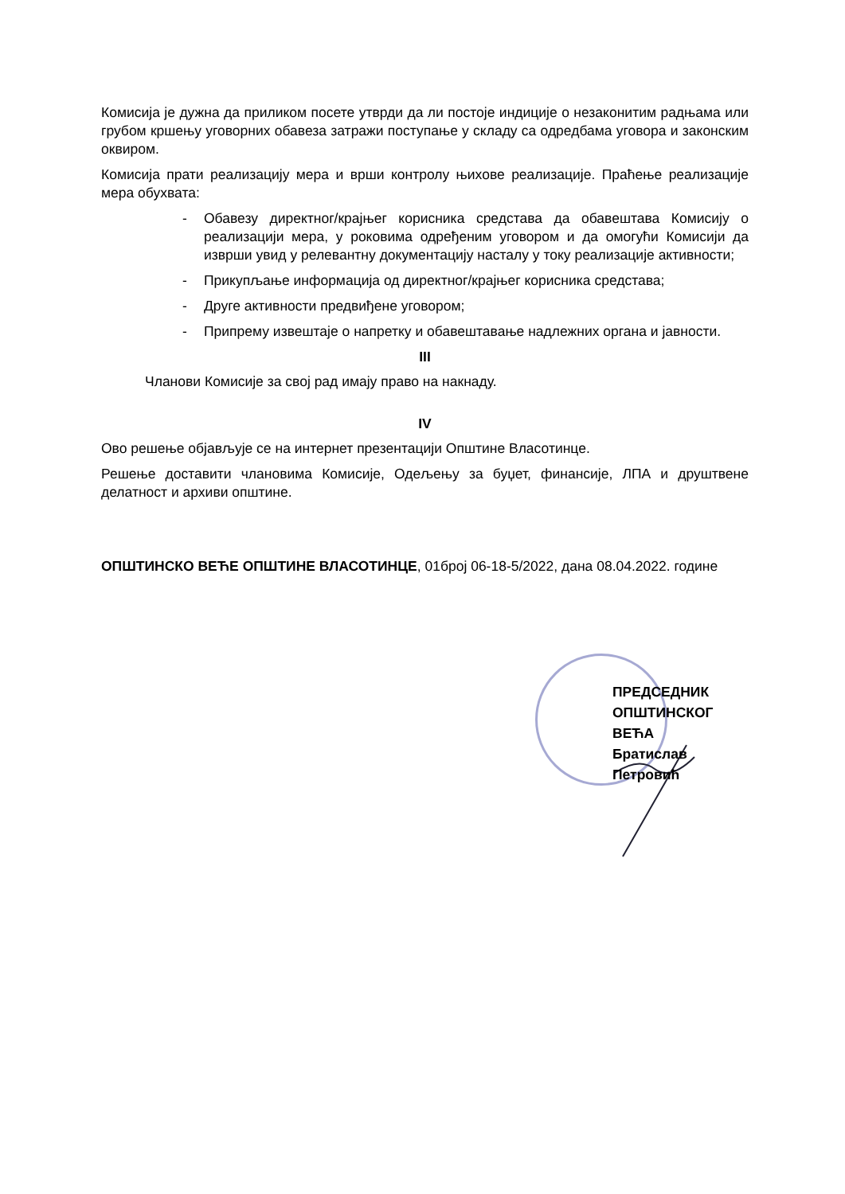Комисија је дужна да приликом посете утврди да ли постоје индиције о незаконитим радњама или грубом кршењу уговорних обавеза затражи поступање у складу са одредбама уговора и законским оквиром.
Комисија прати реализацију мера и врши контролу њихове реализације. Праћење реализације мера обухвата:
- Обавезу директног/крајњег корисника средстава да обавештава Комисију о реализацији мера, у роковима одређеним уговором и да омогући Комисији да изврши увид у релевантну документацију насталу у току реализације активности;
- Прикупљање информација од директног/крајњег корисника средстава;
- Друге активности предвиђене уговором;
- Припрему извештаје о напретку и обавештавање надлежних органа и јавности.
III
Чланови Комисије за свој рад имају право на накнаду.
IV
Ово решење објављује се на интернет презентацији Општине Власотинце.
Решење доставити члановима Комисије, Одељењу за буџет, финансије, ЛПА и друштвене делатност и архиви општине.
ОПШТИНСКО ВЕЋЕ ОПШТИНЕ ВЛАСОТИНЦЕ, 01број 06-18-5/2022, дана 08.04.2022. године
ПРЕДСЕДНИК
ОПШТИНСКОГ ВЕЋА
Братислав Петровић